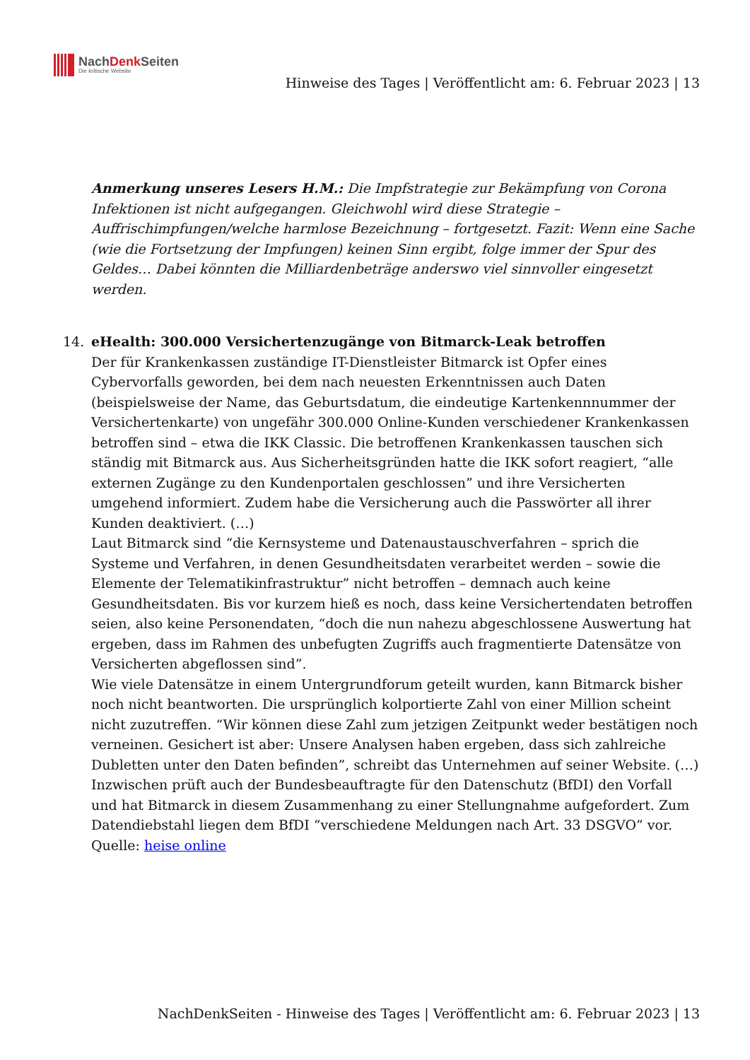NachDenk Seiten
Die kritische Website
Hinweise des Tages | Veröffentlicht am: 6. Februar 2023 | 13
Anmerkung unseres Lesers H.M.: Die Impfstrategie zur Bekämpfung von Corona Infektionen ist nicht aufgegangen. Gleichwohl wird diese Strategie – Auffrischimpfungen/welche harmlose Bezeichnung – fortgesetzt. Fazit: Wenn eine Sache (wie die Fortsetzung der Impfungen) keinen Sinn ergibt, folge immer der Spur des Geldes… Dabei könnten die Milliardenbeträge anderswo viel sinnvoller eingesetzt werden.
14. eHealth: 300.000 Versichertenzugänge von Bitmarck-Leak betroffen
Der für Krankenkassen zuständige IT-Dienstleister Bitmarck ist Opfer eines Cybervorfalls geworden, bei dem nach neuesten Erkenntnissen auch Daten (beispielsweise der Name, das Geburtsdatum, die eindeutige Kartenkennnummer der Versichertenkarte) von ungefähr 300.000 Online-Kunden verschiedener Krankenkassen betroffen sind – etwa die IKK Classic. Die betroffenen Krankenkassen tauschen sich ständig mit Bitmarck aus. Aus Sicherheitsgründen hatte die IKK sofort reagiert, “alle externen Zugänge zu den Kundenportalen geschlossen” und ihre Versicherten umgehend informiert. Zudem habe die Versicherung auch die Passwörter all ihrer Kunden deaktiviert. (…)
Laut Bitmarck sind “die Kernsysteme und Datenaustauschverfahren – sprich die Systeme und Verfahren, in denen Gesundheitsdaten verarbeitet werden – sowie die Elemente der Telematikinfrastruktur” nicht betroffen – demnach auch keine Gesundheitsdaten. Bis vor kurzem hieß es noch, dass keine Versichertendaten betroffen seien, also keine Personendaten, “doch die nun nahezu abgeschlossene Auswertung hat ergeben, dass im Rahmen des unbefugten Zugriffs auch fragmentierte Datensätze von Versicherten abgeflossen sind”.
Wie viele Datensätze in einem Untergrundforum geteilt wurden, kann Bitmarck bisher noch nicht beantworten. Die ursprünglich kolportierte Zahl von einer Million scheint nicht zuzutreffen. “Wir können diese Zahl zum jetzigen Zeitpunkt weder bestätigen noch verneinen. Gesichert ist aber: Unsere Analysen haben ergeben, dass sich zahlreiche Dubletten unter den Daten befinden”, schreibt das Unternehmen auf seiner Website. (…)
Inzwischen prüft auch der Bundesbeauftragte für den Datenschutz (BfDI) den Vorfall und hat Bitmarck in diesem Zusammenhang zu einer Stellungnahme aufgefordert. Zum Datendiebstahl liegen dem BfDI “verschiedene Meldungen nach Art. 33 DSGVO” vor.
Quelle: heise online
NachDenkSeiten - Hinweise des Tages | Veröffentlicht am: 6. Februar 2023 | 13